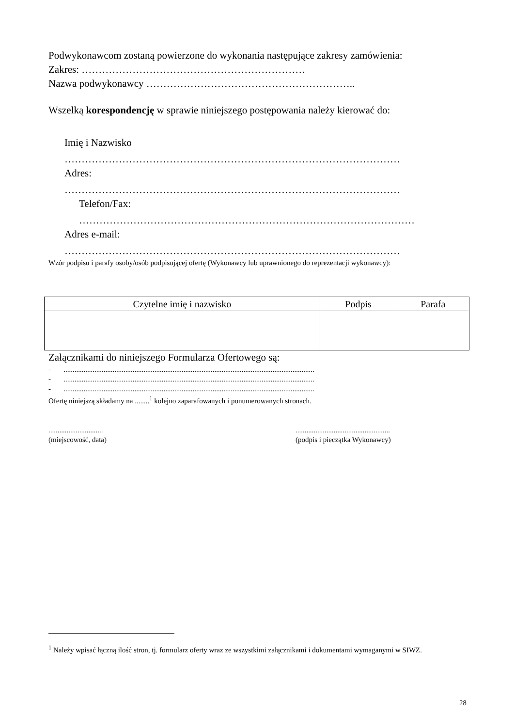Podwykonawcom zostaną powierzone do wykonania następujące zakresy zamówienia:
Zakres: …………………………………………………………
Nazwa podwykonawcy ……………………………………………………..
Wszelką korespondencję w sprawie niniejszego postępowania należy kierować do:
Imię i Nazwisko
………………………………………………………………………………………
Adres:
………………………………………………………………………………………
Telefon/Fax:
………………………………………………………………………………………
Adres e-mail:
………………………………………………………………………………………
Wzór podpisu i parafy osoby/osób podpisującej ofertę (Wykonawcy lub uprawnionego do reprezentacji wykonawcy):
| Czytelne imię i nazwisko | Podpis | Parafa |
| --- | --- | --- |
Załącznikami do niniejszego Formularza Ofertowego są:
- ..........................................................................................................................................
- ..........................................................................................................................................
- ..........................................................................................................................................
Ofertę niniejszą składamy na ........<sup>1</sup> kolejno zaparafowanych i ponumerowanych stronach.
..............................
(miejscowość, data)
....................................................
(podpis i pieczątka Wykonawcy)
<sup>1</sup> Należy wpisać łączną ilość stron, tj. formularz oferty wraz ze wszystkimi załącznikami i dokumentami wymaganymi w SIWZ.
28